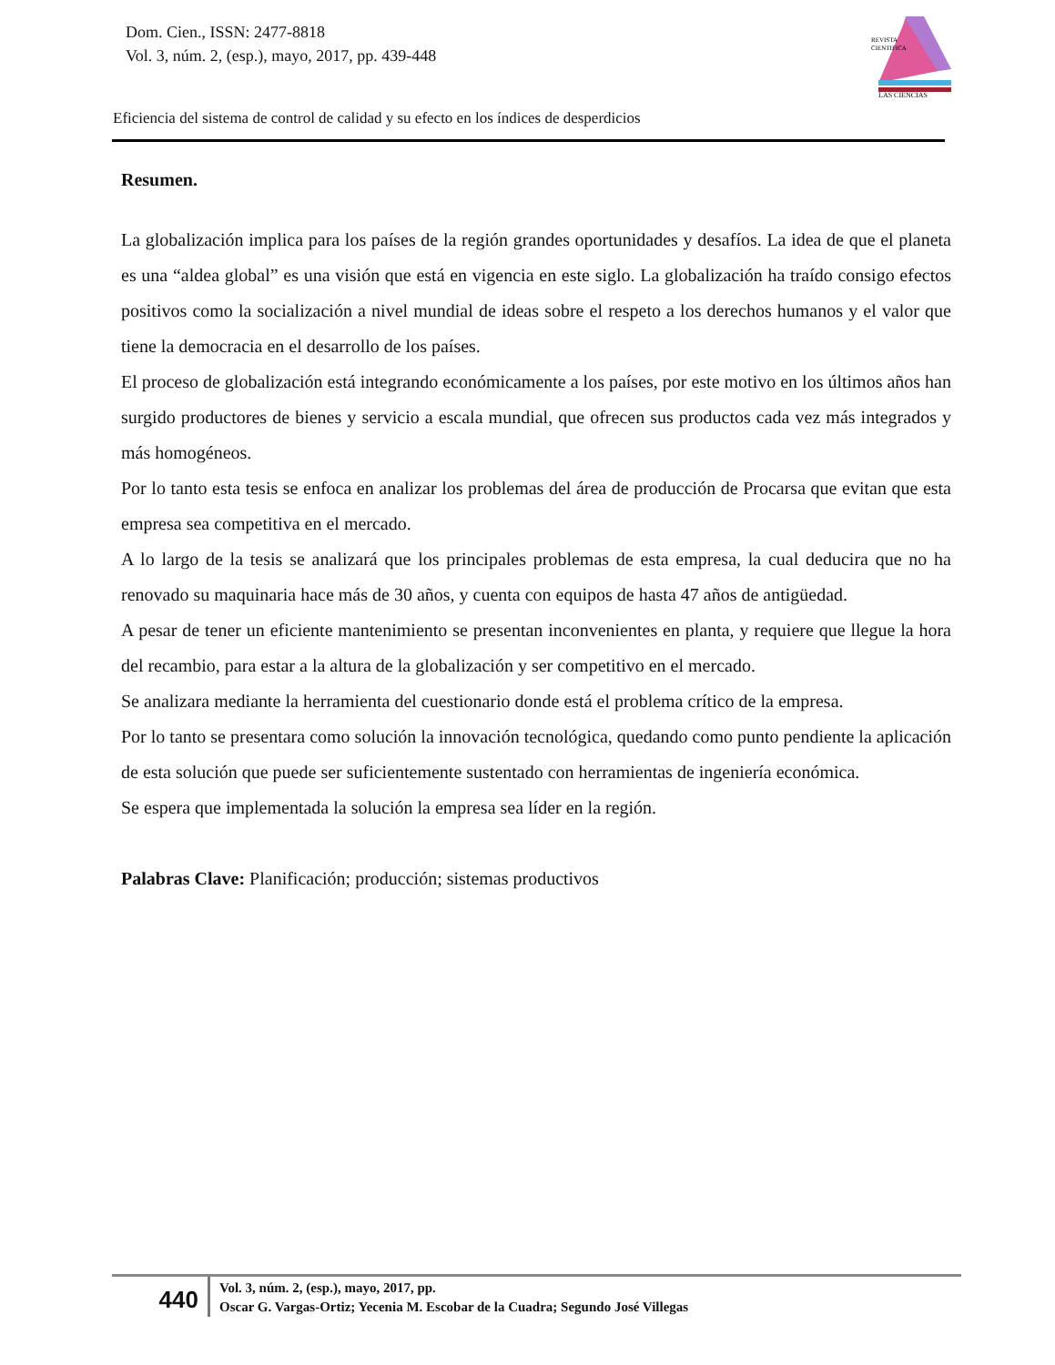Dom. Cien., ISSN: 2477-8818
Vol. 3, núm. 2, (esp.), mayo, 2017, pp. 439-448
REVISTA
CIENTIFICA
LAS CIENCIAS
Eficiencia del sistema de control de calidad y su efecto en los índices de desperdicios
Resumen.
La globalización implica para los países de la región grandes oportunidades y desafíos. La idea de que el planeta es una “aldea global” es una visión que está en vigencia en este siglo. La globalización ha traído consigo efectos positivos como la socialización a nivel mundial de ideas sobre el respeto a los derechos humanos y el valor que tiene la democracia en el desarrollo de los países.
El proceso de globalización está integrando económicamente a los países, por este motivo en los últimos años han surgido productores de bienes y servicio a escala mundial, que ofrecen sus productos cada vez más integrados y más homogéneos.
Por lo tanto esta tesis se enfoca en analizar los problemas del área de producción de Procarsa que evitan que esta empresa sea competitiva en el mercado.
A lo largo de la tesis se analizará que los principales problemas de esta empresa, la cual deducira que no ha renovado su maquinaria hace más de 30 años, y cuenta con equipos de hasta 47 años de antigüedad.
A pesar de tener un eficiente mantenimiento se presentan inconvenientes en planta, y requiere que llegue la hora del recambio, para estar a la altura de la globalización y ser competitivo en el mercado.
Se analizara mediante la herramienta del cuestionario donde está el problema crítico de la empresa.
Por lo tanto se presentara como solución la innovación tecnológica, quedando como punto pendiente la aplicación de esta solución que puede ser suficientemente sustentado con herramientas de ingeniería económica.
Se espera que implementada la solución la empresa sea líder en la región.
Palabras Clave: Planificación; producción; sistemas productivos
440
Vol. 3, núm. 2, (esp.), mayo, 2017, pp.
Oscar G. Vargas-Ortiz; Yecenia M. Escobar de la Cuadra; Segundo José Villegas